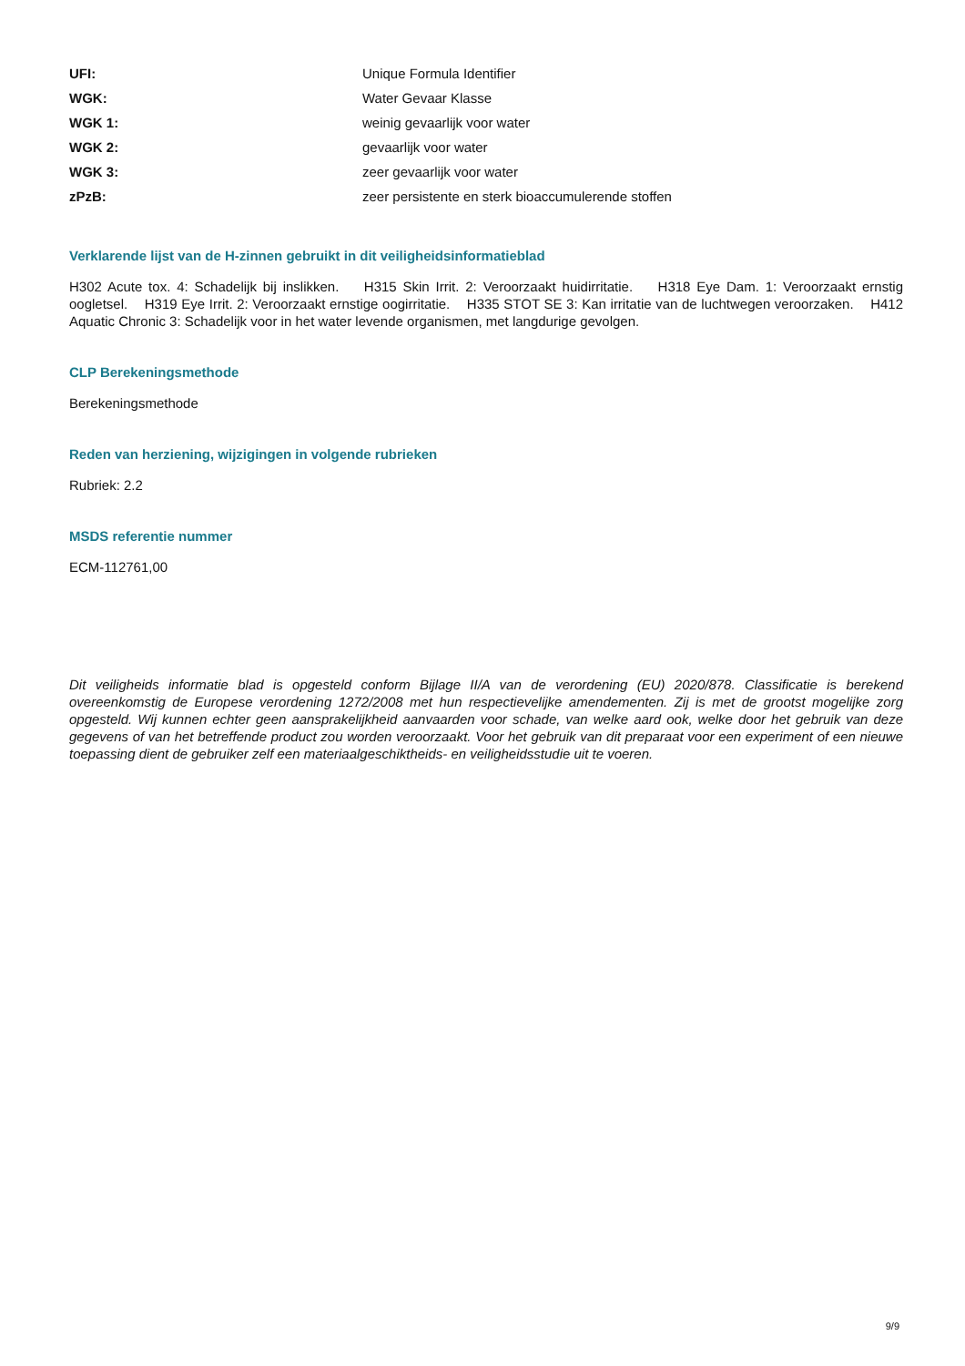| UFI: | Unique Formula Identifier |
| WGK: | Water Gevaar Klasse |
| WGK 1: | weinig gevaarlijk voor water |
| WGK 2: | gevaarlijk voor water |
| WGK 3: | zeer gevaarlijk voor water |
| zPzB: | zeer persistente en sterk bioaccumulerende stoffen |
Verklarende lijst van de H-zinnen gebruikt in dit veiligheidsinformatieblad
H302 Acute tox. 4: Schadelijk bij inslikken. H315 Skin Irrit. 2: Veroorzaakt huidirritatie. H318 Eye Dam. 1: Veroorzaakt ernstig oogletsel. H319 Eye Irrit. 2: Veroorzaakt ernstige oogirritatie. H335 STOT SE 3: Kan irritatie van de luchtwegen veroorzaken. H412 Aquatic Chronic 3: Schadelijk voor in het water levende organismen, met langdurige gevolgen.
CLP Berekeningsmethode
Berekeningsmethode
Reden van herziening, wijzigingen in volgende rubrieken
Rubriek: 2.2
MSDS referentie nummer
ECM-112761,00
Dit veiligheids informatie blad is opgesteld conform Bijlage II/A van de verordening (EU) 2020/878. Classificatie is berekend overeenkomstig de Europese verordening 1272/2008 met hun respectievelijke amendementen. Zij is met de grootst mogelijke zorg opgesteld. Wij kunnen echter geen aansprakelijkheid aanvaarden voor schade, van welke aard ook, welke door het gebruik van deze gegevens of van het betreffende product zou worden veroorzaakt. Voor het gebruik van dit preparaat voor een experiment of een nieuwe toepassing dient de gebruiker zelf een materiaalgeschiktheids- en veiligheidsstudie uit te voeren.
9/9